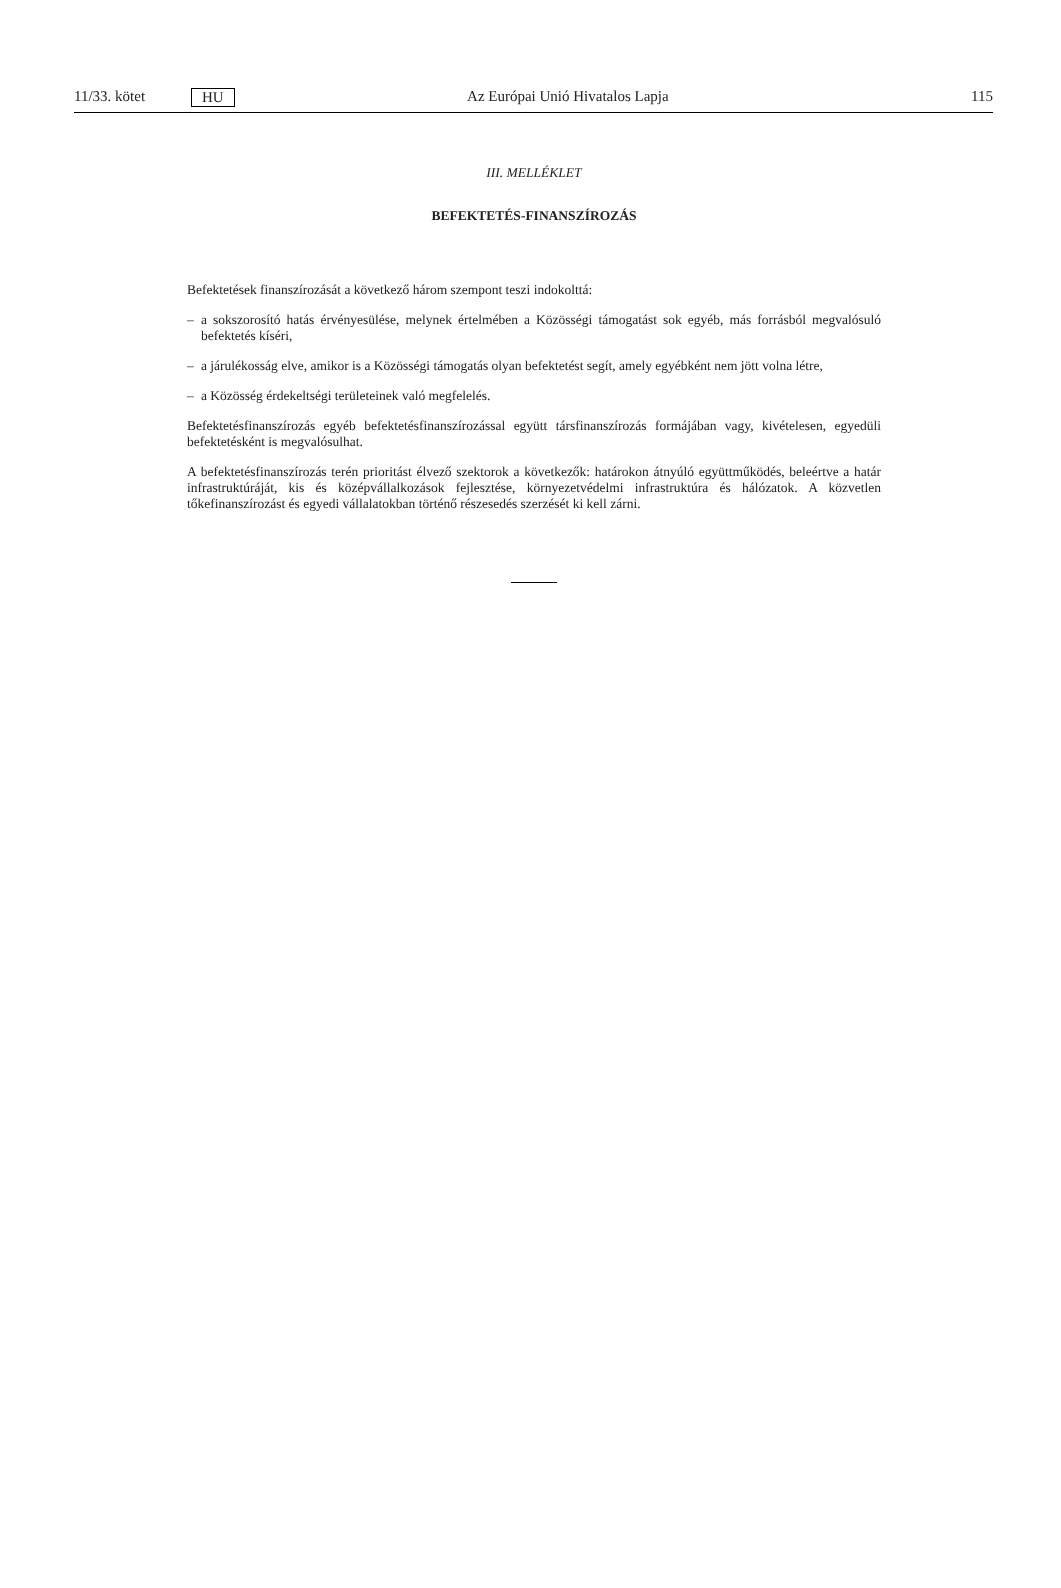11/33. kötet HU Az Európai Unió Hivatalos Lapja 115
III. MELLÉKLET
BEFEKTETÉS-FINANSZÍROZÁS
Befektetések finanszírozását a következő három szempont teszi indokolttá:
– a sokszorosító hatás érvényesülése, melynek értelmében a Közösségi támogatást sok egyéb, más forrásból megvalósuló befektetés kíséri,
– a járulékosság elve, amikor is a Közösségi támogatás olyan befektetést segít, amely egyébként nem jött volna létre,
– a Közösség érdekeltségi területeinek való megfelelés.
Befektetésfinanszírozás egyéb befektetésfinanszírozással együtt társfinanszírozás formájában vagy, kivételesen, egyedüli befektetésként is megvalósulhat.
A befektetésfinanszírozás terén prioritást élvező szektorok a következők: határokon átnyúló együttműködés, beleértve a határ infrastruktúráját, kis és középvállalkozások fejlesztése, környezetvédelmi infrastruktúra és hálózatok. A közvetlen tőkefinanszírozást és egyedi vállalatokban történő részesedés szerzését ki kell zárni.